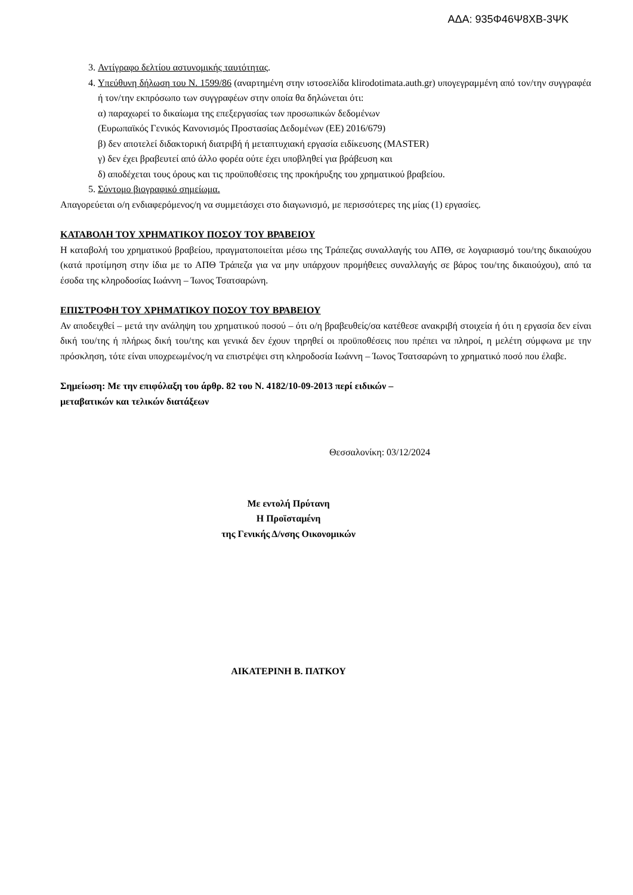ΑΔΑ: 935Φ46Ψ8ΧΒ-3ΨΚ
3. Αντίγραφο δελτίου αστυνομικής ταυτότητας.
4. Υπεύθυνη δήλωση του Ν. 1599/86 (αναρτημένη στην ιστοσελίδα klirodotimata.auth.gr) υπογεγραμμένη από τον/την συγγραφέα ή τον/την εκπρόσωπο των συγγραφέων στην οποία θα δηλώνεται ότι:
α) παραχωρεί το δικαίωμα της επεξεργασίας των προσωπικών δεδομένων
(Ευρωπαϊκός Γενικός Κανονισμός Προστασίας Δεδομένων (ΕΕ) 2016/679)
β) δεν αποτελεί διδακτορική διατριβή ή μεταπτυχιακή εργασία ειδίκευσης (MASTER)
γ) δεν έχει βραβευτεί από άλλο φορέα ούτε έχει υποβληθεί για βράβευση και
δ) αποδέχεται τους όρους και τις προϋποθέσεις της προκήρυξης του χρηματικού βραβείου.
5. Σύντομο βιογραφικό σημείωμα.
Απαγορεύεται ο/η ενδιαφερόμενος/η να συμμετάσχει στο διαγωνισμό, με περισσότερες της μίας (1) εργασίες.
ΚΑΤΑΒΟΛΗ ΤΟΥ ΧΡΗΜΑΤΙΚΟΥ ΠΟΣΟΥ ΤΟΥ ΒΡΑΒΕΙΟΥ
Η καταβολή του χρηματικού βραβείου, πραγματοποιείται μέσω της Τράπεζας συναλλαγής του ΑΠΘ, σε λογαριασμό του/της δικαιούχου (κατά προτίμηση στην ίδια με το ΑΠΘ Τράπεζα για να μην υπάρχουν προμήθειες συναλλαγής σε βάρος του/της δικαιούχου), από τα έσοδα της κληροδοσίας Ιωάννη – Ίωνος Τσατσαρώνη.
ΕΠΙΣΤΡΟΦΗ ΤΟΥ ΧΡΗΜΑΤΙΚΟΥ ΠΟΣΟΥ ΤΟΥ ΒΡΑΒΕΙΟΥ
Αν αποδειχθεί – μετά την ανάληψη του χρηματικού ποσού – ότι ο/η βραβευθείς/σα κατέθεσε ανακριβή στοιχεία ή ότι η εργασία δεν είναι δική του/της ή πλήρως δική του/της και γενικά δεν έχουν τηρηθεί οι προϋποθέσεις που πρέπει να πληροί, η μελέτη σύμφωνα με την πρόσκληση, τότε είναι υποχρεωμένος/η να επιστρέψει στη κληροδοσία Ιωάννη – Ίωνος Τσατσαρώνη το χρηματικό ποσό που έλαβε.
Σημείωση: Με την επιφύλαξη του άρθρ. 82 του Ν. 4182/10-09-2013 περί ειδικών –
μεταβατικών και τελικών διατάξεων
Θεσσαλονίκη: 03/12/2024
Με εντολή Πρύτανη
Η Προϊσταμένη
της Γενικής Δ/νσης Οικονομικών
ΑΙΚΑΤΕΡΙΝΗ Β. ΠΑΤΚΟΥ